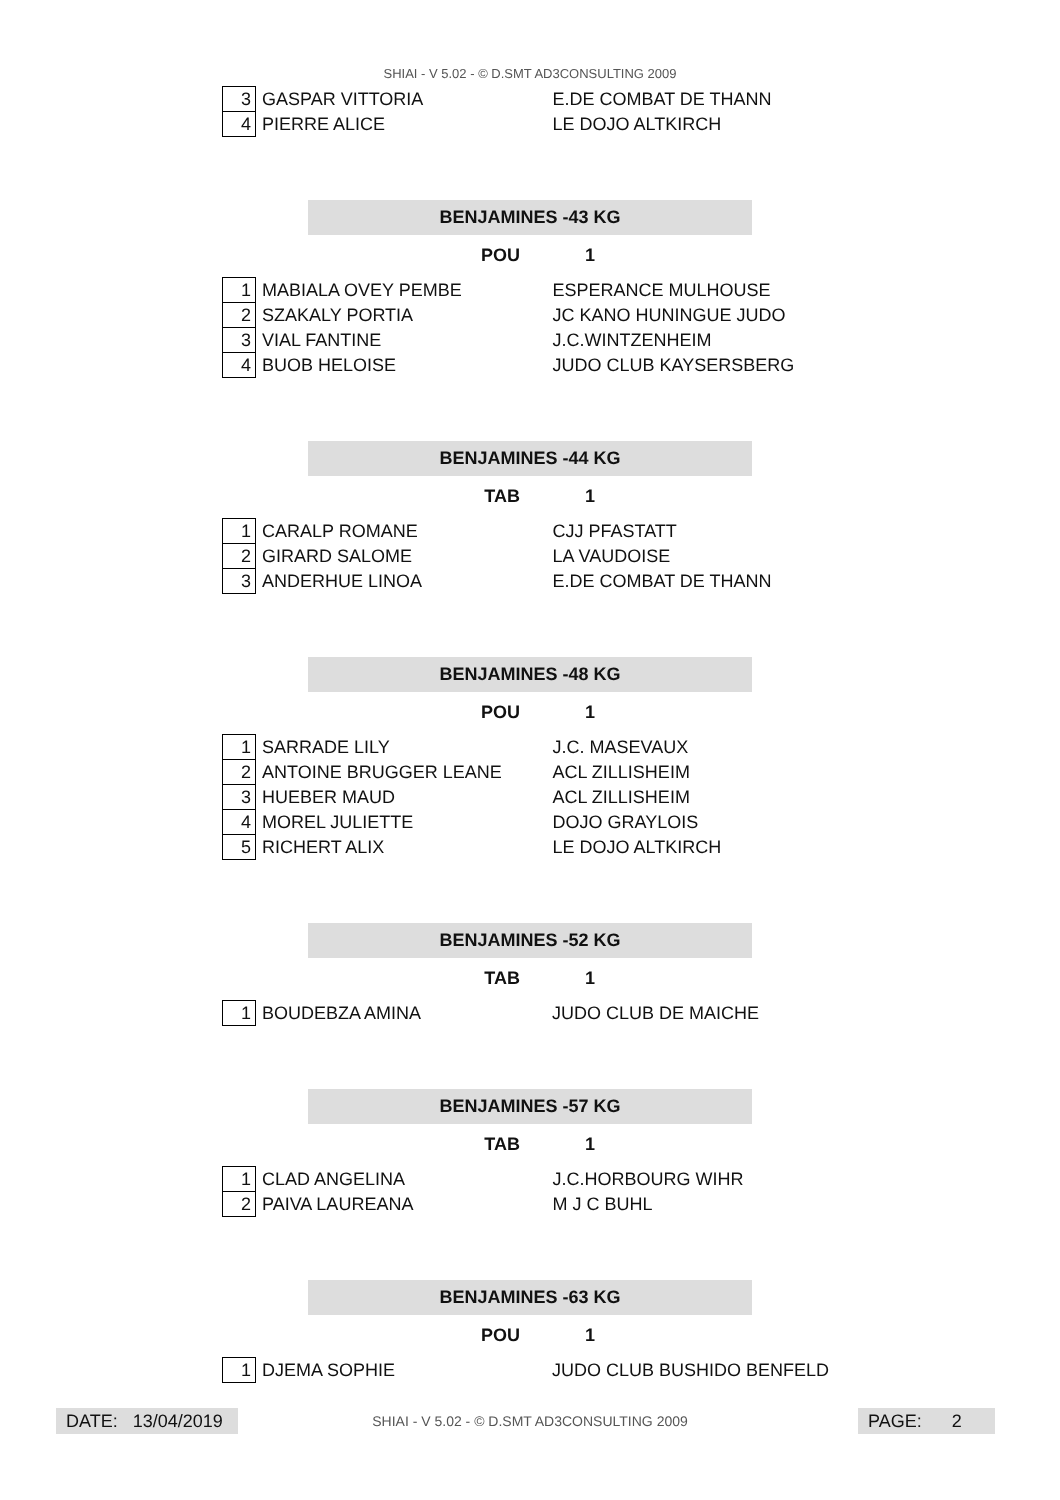SHIAI - V 5.02 - © D.SMT AD3CONSULTING 2009
| 3 | GASPAR VITTORIA | E.DE COMBAT DE THANN |
| 4 | PIERRE ALICE | LE DOJO ALTKIRCH |
BENJAMINES -43 KG
POU 1
| 1 | MABIALA OVEY PEMBE | ESPERANCE MULHOUSE |
| 2 | SZAKALY PORTIA | JC KANO HUNINGUE JUDO |
| 3 | VIAL FANTINE | J.C.WINTZENHEIM |
| 4 | BUOB HELOISE | JUDO CLUB KAYSERSBERG |
BENJAMINES -44 KG
TAB 1
| 1 | CARALP ROMANE | CJJ PFASTATT |
| 2 | GIRARD SALOME | LA VAUDOISE |
| 3 | ANDERHUE LINOA | E.DE COMBAT DE THANN |
BENJAMINES -48 KG
POU 1
| 1 | SARRADE LILY | J.C. MASEVAUX |
| 2 | ANTOINE BRUGGER LEANE | ACL ZILLISHEIM |
| 3 | HUEBER MAUD | ACL ZILLISHEIM |
| 4 | MOREL JULIETTE | DOJO GRAYLOIS |
| 5 | RICHERT ALIX | LE DOJO ALTKIRCH |
BENJAMINES -52 KG
TAB 1
| 1 | BOUDEBZA AMINA | JUDO CLUB DE MAICHE |
BENJAMINES -57 KG
TAB 1
| 1 | CLAD ANGELINA | J.C.HORBOURG WIHR |
| 2 | PAIVA LAUREANA | M J C BUHL |
BENJAMINES -63 KG
POU 1
| 1 | DJEMA SOPHIE | JUDO CLUB BUSHIDO BENFELD |
DATE: 13/04/2019
SHIAI - V 5.02 - © D.SMT AD3CONSULTING 2009 PAGE: 2